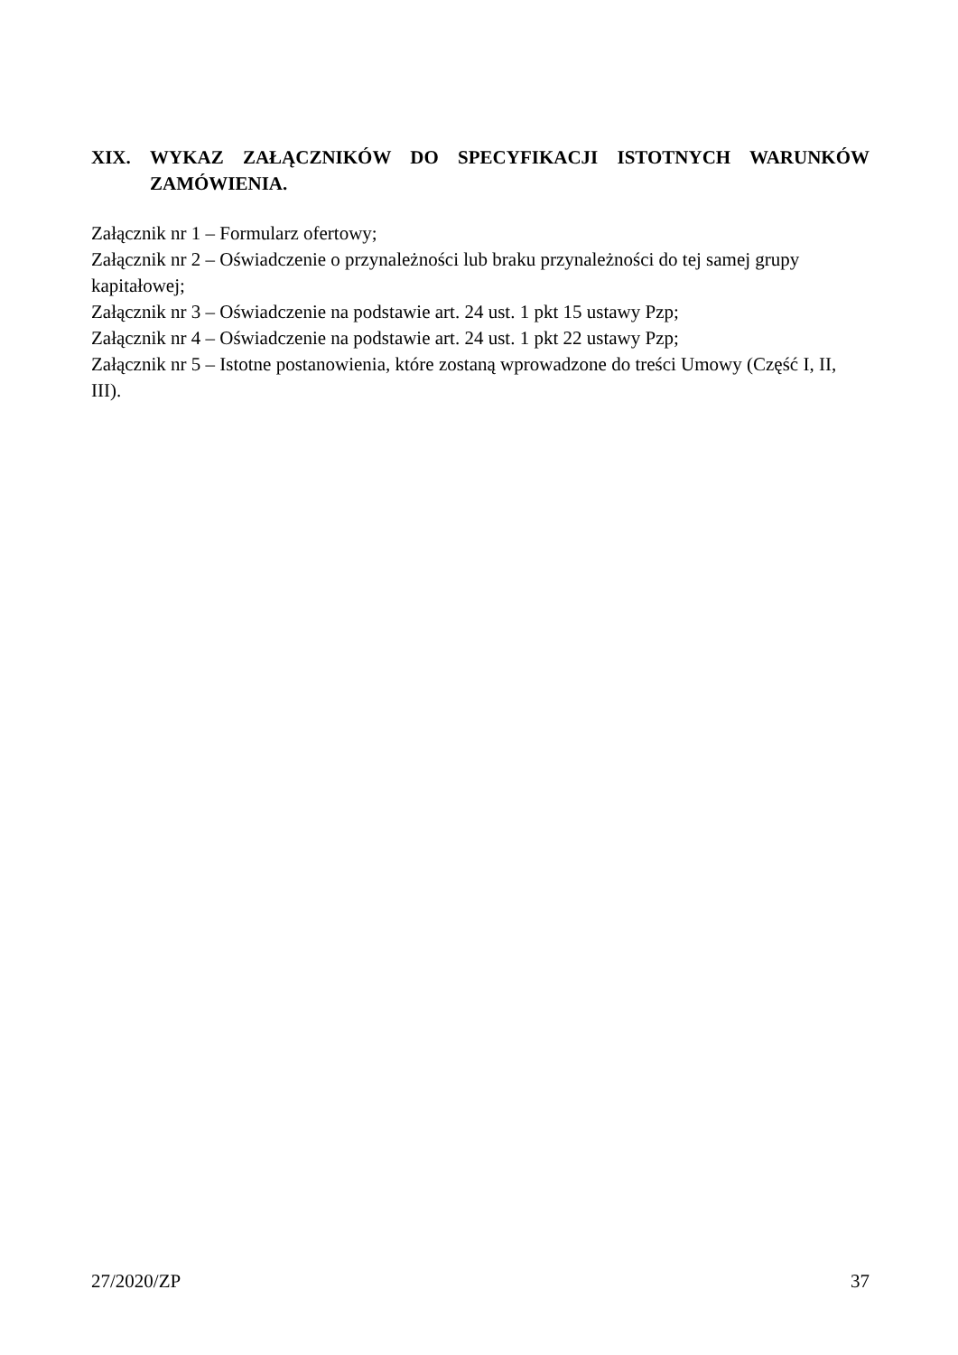XIX. WYKAZ ZAŁĄCZNIKÓW DO SPECYFIKACJI ISTOTNYCH WARUNKÓW ZAMÓWIENIA.
Załącznik nr 1 – Formularz ofertowy;
Załącznik nr 2 – Oświadczenie o przynależności lub braku przynależności do tej samej grupy kapitałowej;
Załącznik nr 3 – Oświadczenie na podstawie art. 24 ust. 1 pkt 15 ustawy Pzp;
Załącznik nr 4 – Oświadczenie na podstawie art. 24 ust. 1 pkt 22 ustawy Pzp;
Załącznik nr 5 – Istotne postanowienia, które zostaną wprowadzone do treści Umowy (Część I, II, III).
27/2020/ZP 37